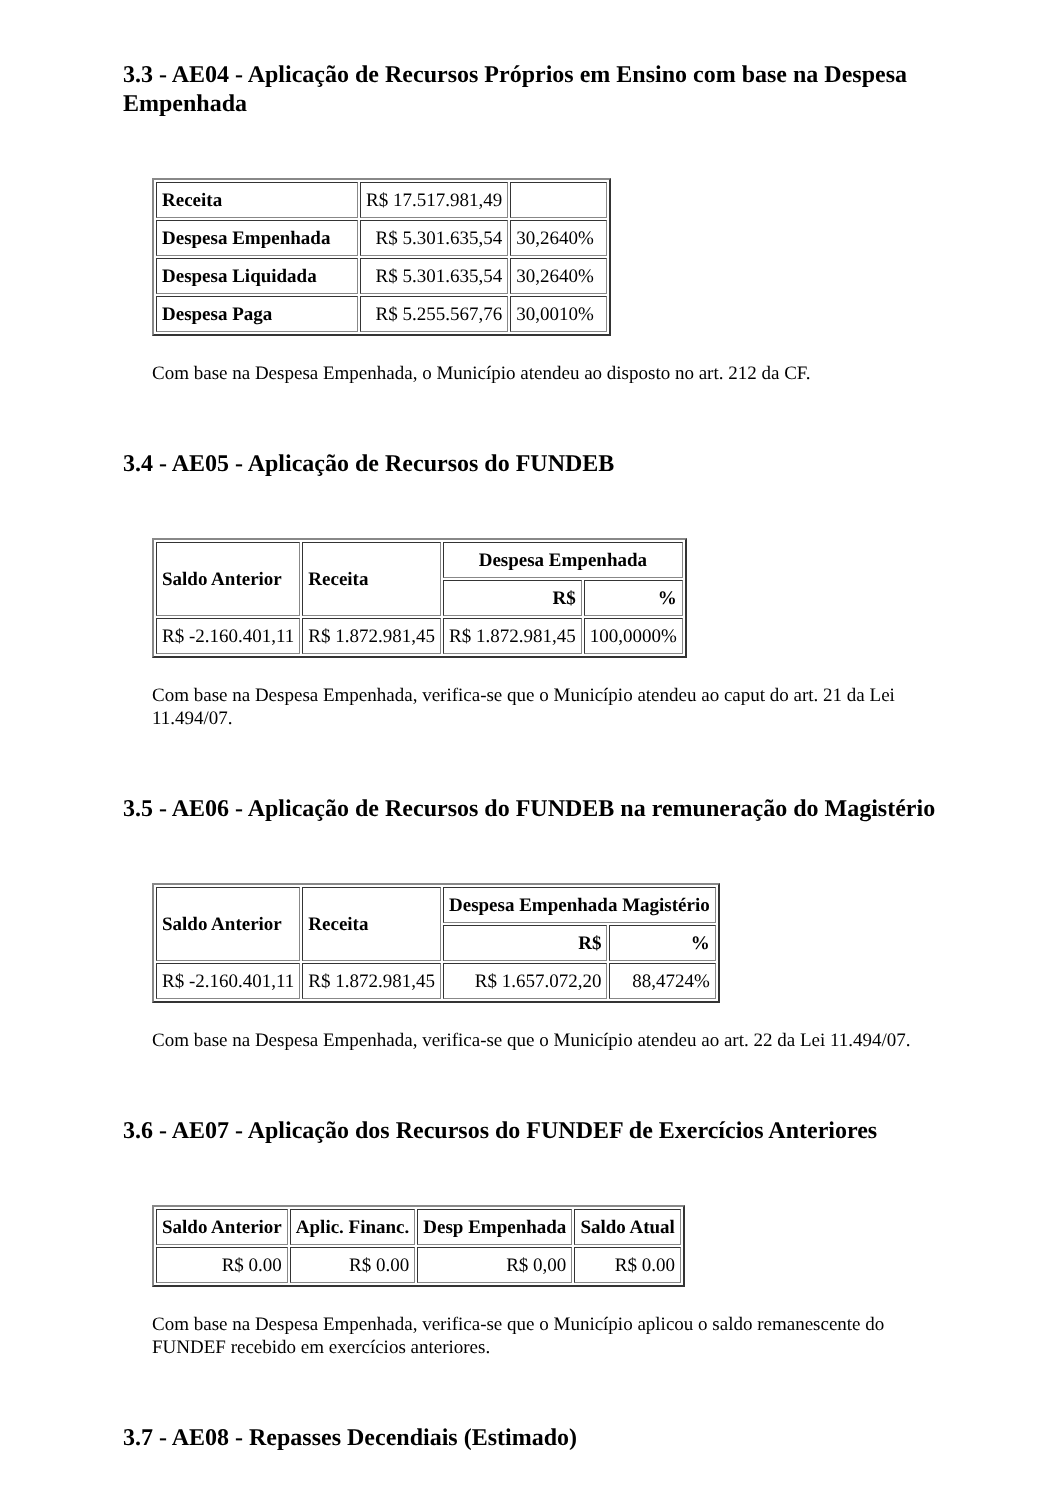3.3 - AE04 - Aplicação de Recursos Próprios em Ensino com base na Despesa Empenhada
| Receita | R$ 17.517.981,49 | |
| Despesa Empenhada | R$ 5.301.635,54 | 30,2640% |
| Despesa Liquidada | R$ 5.301.635,54 | 30,2640% |
| Despesa Paga | R$ 5.255.567,76 | 30,0010% |
Com base na Despesa Empenhada, o Município atendeu ao disposto no art. 212 da CF.
3.4 - AE05 - Aplicação de Recursos do FUNDEB
| Saldo Anterior | Receita | Despesa Empenhada | |
| --- | --- | --- | --- |
| | | R$ | % |
| R$ -2.160.401,11 | R$ 1.872.981,45 | R$ 1.872.981,45 | 100,0000% |
Com base na Despesa Empenhada, verifica-se que o Município atendeu ao caput do art. 21 da Lei 11.494/07.
3.5 - AE06 - Aplicação de Recursos do FUNDEB na remuneração do Magistério
| Saldo Anterior | Receita | Despesa Empenhada Magistério | |
| --- | --- | --- | --- |
| | | R$ | % |
| R$ -2.160.401,11 | R$ 1.872.981,45 | R$ 1.657.072,20 | 88,4724% |
Com base na Despesa Empenhada, verifica-se que o Município atendeu ao art. 22 da Lei 11.494/07.
3.6 - AE07 - Aplicação dos Recursos do FUNDEF de Exercícios Anteriores
| Saldo Anterior | Aplic. Financ. | Desp Empenhada | Saldo Atual |
| --- | --- | --- | --- |
| R$ 0.00 | R$ 0.00 | R$ 0,00 | R$ 0.00 |
Com base na Despesa Empenhada, verifica-se que o Município aplicou o saldo remanescente do FUNDEF recebido em exercícios anteriores.
3.7 - AE08 - Repasses Decendiais (Estimado)